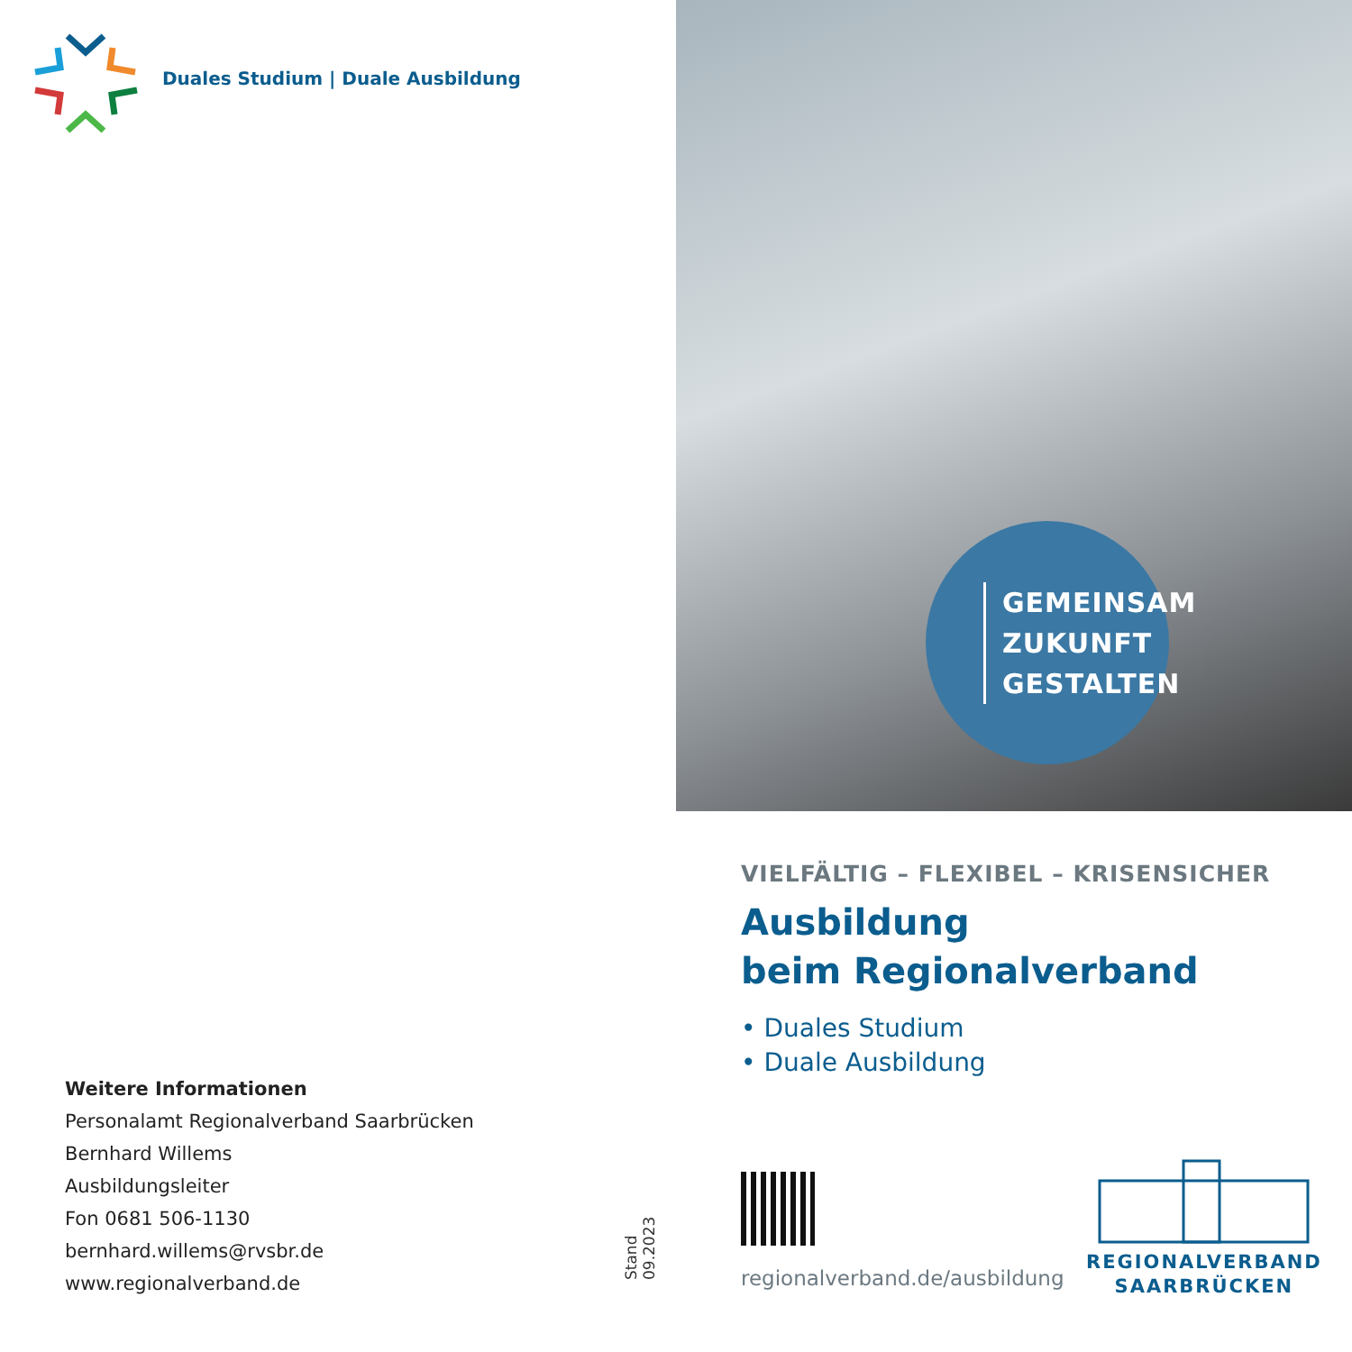Duales Studium | Duale Ausbildung
Weitere Informationen
Personalamt Regionalverband Saarbrücken
Bernhard Willems
Ausbildungsleiter
Fon 0681 506-1130
bernhard.willems@rvsbr.de
www.regionalverband.de
Stand 09.2023
GEMEINSAM
ZUKUNFT
GESTALTEN
VIELFÄLTIG – FLEXIBEL – KRISENSICHER
Ausbildung
beim Regionalverband
• Duales Studium
• Duale Ausbildung
regionalverband.de/ausbildung
REGIONALVERBAND
SAARBRÜCKEN